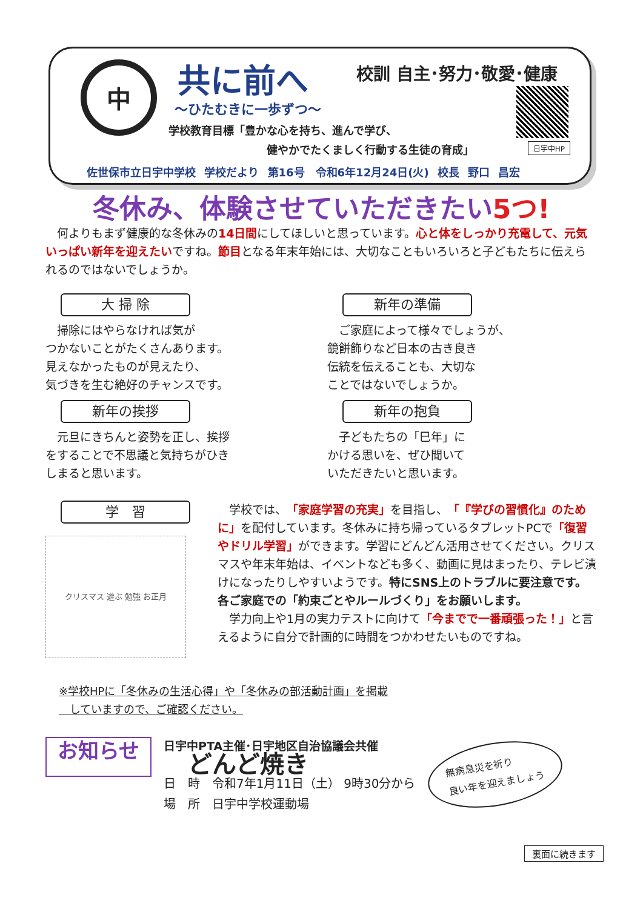中 共に前へ 校訓 自主･努力･敬愛･健康
～ひたむきに一歩ずつ～
学校教育目標「豊かな心を持ち、進んで学び、
　　　　　　　　　健やかでたくましく行動する生徒の育成」
日宇中HP
佐世保市立日宇中学校 学校だより 第16号　令和6年12月24日(火) 校長 野口 昌宏
冬休み、体験させていただきたい5つ!
　何よりもまず健康的な冬休みの14日間にしてほしいと思っています。心と体をしっかり充電して、元気いっぱい新年を迎えたいですね。節目となる年末年始には、大切なこともいろいろと子どもたちに伝えられるのではないでしょうか。
大 掃 除
　掃除にはやらなければ気が
つかないことがたくさんあります。
見えなかったものが見えたり、
気づきを生む絶好のチャンスです。
新年の準備
　ご家庭によって様々でしょうが、
鏡餅飾りなど日本の古き良き
伝統を伝えることも、大切な
ことではないでしょうか。
新年の挨拶
　元旦にきちんと姿勢を正し、挨拶
をすることで不思議と気持ちがひき
しまると思います。
新年の抱負
　子どもたちの「巳年」に
かける思いを、ぜひ聞いて
いただきたいと思います。
学　習
クリスマス 遊ぶ 勉強 お正月
　学校では、「家庭学習の充実」を目指し、「『学びの習慣化』のために」を配付しています。冬休みに持ち帰っているタブレットPCで「復習やドリル学習」ができます。学習にどんどん活用させてください。クリスマスや年末年始は、イベントなども多く、動画に見はまったり、テレビ漬けになったりしやすいようです。特にSNS上のトラブルに要注意です。各ご家庭での「約束ごとやルールづくり」をお願いします。
　学力向上や1月の実力テストに向けて「今までで一番頑張った！」と言えるように自分で計画的に時間をつかわせたいものですね。
※学校HPに「冬休みの生活心得」や「冬休みの部活動計画」を掲載
　していますので、ご確認ください。
お知らせ
日宇中PTA主催･日宇地区自治協議会共催
どんど焼き
日　時　令和7年1月11日（土） 9時30分から
場　所　日宇中学校運動場
無病息災を祈り
良い年を迎えましょう
裏面に続きます